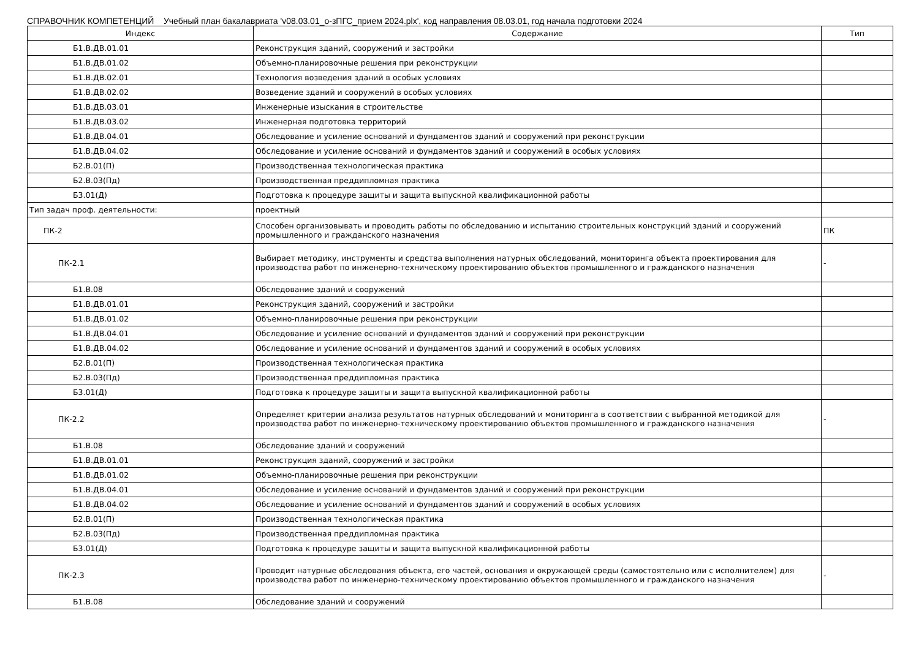СПРАВОЧНИК КОМПЕТЕНЦИЙ Учебный план бакалавриата 'v08.03.01_о-зПГС_прием 2024.plx', код направления 08.03.01, год начала подготовки 2024
| Индекс | Содержание | Тип |
| --- | --- | --- |
| Б1.В.ДВ.01.01 | Реконструкция зданий, сооружений и застройки | |
| Б1.В.ДВ.01.02 | Объемно-планировочные решения при реконструкции | |
| Б1.В.ДВ.02.01 | Технология возведения зданий в особых условиях | |
| Б1.В.ДВ.02.02 | Возведение зданий и сооружений в особых условиях | |
| Б1.В.ДВ.03.01 | Инженерные изыскания в строительстве | |
| Б1.В.ДВ.03.02 | Инженерная подготовка территорий | |
| Б1.В.ДВ.04.01 | Обследование и усиление оснований и фундаментов зданий и сооружений при реконструкции | |
| Б1.В.ДВ.04.02 | Обследование и усиление оснований и фундаментов зданий и сооружений в особых условиях | |
| Б2.В.01(П) | Производственная технологическая практика | |
| Б2.В.03(Пд) | Производственная преддипломная практика | |
| Б3.01(Д) | Подготовка к процедуре защиты и защита выпускной квалификационной работы | |
| Тип задач проф. деятельности: | проектный | |
| ПК-2 | Способен организовывать и проводить работы по обследованию и испытанию строительных конструкций зданий и сооружений промышленного и гражданского назначения | ПК |
| ПК-2.1 | Выбирает методику, инструменты и средства выполнения натурных обследований, мониторинга объекта проектирования для производства работ по инженерно-техническому проектированию объектов промышленного и гражданского назначения | - |
| Б1.В.08 | Обследование зданий и сооружений | |
| Б1.В.ДВ.01.01 | Реконструкция зданий, сооружений и застройки | |
| Б1.В.ДВ.01.02 | Объемно-планировочные решения при реконструкции | |
| Б1.В.ДВ.04.01 | Обследование и усиление оснований и фундаментов зданий и сооружений при реконструкции | |
| Б1.В.ДВ.04.02 | Обследование и усиление оснований и фундаментов зданий и сооружений в особых условиях | |
| Б2.В.01(П) | Производственная технологическая практика | |
| Б2.В.03(Пд) | Производственная преддипломная практика | |
| Б3.01(Д) | Подготовка к процедуре защиты и защита выпускной квалификационной работы | |
| ПК-2.2 | Определяет критерии анализа результатов натурных обследований и мониторинга в соответствии с выбранной методикой для производства работ по инженерно-техническому проектированию объектов промышленного и гражданского назначения | - |
| Б1.В.08 | Обследование зданий и сооружений | |
| Б1.В.ДВ.01.01 | Реконструкция зданий, сооружений и застройки | |
| Б1.В.ДВ.01.02 | Объемно-планировочные решения при реконструкции | |
| Б1.В.ДВ.04.01 | Обследование и усиление оснований и фундаментов зданий и сооружений при реконструкции | |
| Б1.В.ДВ.04.02 | Обследование и усиление оснований и фундаментов зданий и сооружений в особых условиях | |
| Б2.В.01(П) | Производственная технологическая практика | |
| Б2.В.03(Пд) | Производственная преддипломная практика | |
| Б3.01(Д) | Подготовка к процедуре защиты и защита выпускной квалификационной работы | |
| ПК-2.3 | Проводит натурные обследования объекта, его частей, основания и окружающей среды (самостоятельно или с исполнителем) для производства работ по инженерно-техническому проектированию объектов промышленного и гражданского назначения | - |
| Б1.В.08 | Обследование зданий и сооружений | |